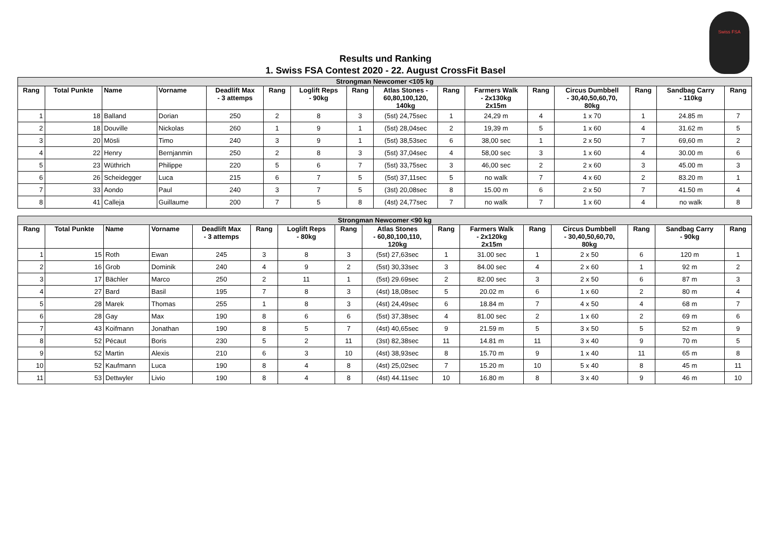Swiss FSA
Results und Ranking
1. Swiss FSA Contest 2020 - 22. August CrossFit Basel
| Strongman Newcomer <105 kg | | | | | | | | | | | | | | | |
| --- | --- | --- | --- | --- | --- | --- | --- | --- | --- | --- | --- | --- | --- | --- | --- |
| Rang | Total Punkte | Name | Vorname | Deadlift Max - 3 attemps | Rang | Loglift Reps - 90kg | Rang | Atlas Stones - 60,80,100,120, 140kg | Rang | Farmers Walk - 2x130kg 2x15m | Rang | Circus Dumbbell - 30,40,50,60,70, 80kg | Rang | Sandbag Carry - 110kg | Rang |
| 1 | 18 | Balland | Dorian | 250 | 2 | 8 | 3 | (5st) 24,75sec | 1 | 24,29 m | 4 | 1 x 70 | 1 | 24.85 m | 7 |
| 2 | 18 | Douville | Nickolas | 260 | 1 | 9 | 1 | (5st) 28,04sec | 2 | 19,39 m | 5 | 1 x 60 | 4 | 31.62 m | 5 |
| 3 | 20 | Mösli | Timo | 240 | 3 | 9 | 1 | (5st) 38,53sec | 6 | 38,00 sec | 1 | 2 x 50 | 7 | 69,60 m | 2 |
| 4 | 22 | Henry | Bernjanmin | 250 | 2 | 8 | 3 | (5st) 37,04sec | 4 | 58,00 sec | 3 | 1 x 60 | 4 | 30.00 m | 6 |
| 5 | 23 | Wüthrich | Philippe | 220 | 5 | 6 | 7 | (5st) 33,75sec | 3 | 46,00 sec | 2 | 2 x 60 | 3 | 45.00 m | 3 |
| 6 | 26 | Scheidegger | Luca | 215 | 6 | 7 | 5 | (5st) 37,11sec | 5 | no walk | 7 | 4 x 60 | 2 | 83.20 m | 1 |
| 7 | 33 | Aondo | Paul | 240 | 3 | 7 | 5 | (3st) 20,08sec | 8 | 15.00 m | 6 | 2 x 50 | 7 | 41.50 m | 4 |
| 8 | 41 | Calleja | Guillaume | 200 | 7 | 5 | 8 | (4st) 24,77sec | 7 | no walk | 7 | 1 x 60 | 4 | no walk | 8 |
| Strongman Newcomer <90 kg | | | | | | | | | | | | | | | |
| --- | --- | --- | --- | --- | --- | --- | --- | --- | --- | --- | --- | --- | --- | --- | --- |
| Rang | Total Punkte | Name | Vorname | Deadlift Max - 3 attemps | Rang | Loglift Reps - 80kg | Rang | Atlas Stones - 60,80,100,110, 120kg | Rang | Farmers Walk - 2x120kg 2x15m | Rang | Circus Dumbbell - 30,40,50,60,70, 80kg | Rang | Sandbag Carry - 90kg | Rang |
| 1 | 15 | Roth | Ewan | 245 | 3 | 8 | 3 | (5st) 27,63sec | 1 | 31.00 sec | 1 | 2 x 50 | 6 | 120 m | 1 |
| 2 | 16 | Grob | Dominik | 240 | 4 | 9 | 2 | (5st) 30,33sec | 3 | 84.00 sec | 4 | 2 x 60 | 1 | 92 m | 2 |
| 3 | 17 | Bächler | Marco | 250 | 2 | 11 | 1 | (5st) 29.69sec | 2 | 82.00 sec | 3 | 2 x 50 | 6 | 87 m | 3 |
| 4 | 27 | Bard | Basil | 195 | 7 | 8 | 3 | (4st) 18,08sec | 5 | 20.02 m | 6 | 1 x 60 | 2 | 80 m | 4 |
| 5 | 28 | Marek | Thomas | 255 | 1 | 8 | 3 | (4st) 24,49sec | 6 | 18.84 m | 7 | 4 x 50 | 4 | 68 m | 7 |
| 6 | 28 | Gay | Max | 190 | 8 | 6 | 6 | (5st) 37,38sec | 4 | 81.00 sec | 2 | 1 x 60 | 2 | 69 m | 6 |
| 7 | 43 | Koifmann | Jonathan | 190 | 8 | 5 | 7 | (4st) 40,65sec | 9 | 21.59 m | 5 | 3 x 50 | 5 | 52 m | 9 |
| 8 | 52 | Pécaut | Boris | 230 | 5 | 2 | 11 | (3st) 82,38sec | 11 | 14.81 m | 11 | 3 x 40 | 9 | 70 m | 5 |
| 9 | 52 | Martin | Alexis | 210 | 6 | 3 | 10 | (4st) 38,93sec | 8 | 15.70 m | 9 | 1 x 40 | 11 | 65 m | 8 |
| 10 | 52 | Kaufmann | Luca | 190 | 8 | 4 | 8 | (4st) 25,02sec | 7 | 15.20 m | 10 | 5 x 40 | 8 | 45 m | 11 |
| 11 | 53 | Dettwyler | Livio | 190 | 8 | 4 | 8 | (4st) 44.11sec | 10 | 16.80 m | 8 | 3 x 40 | 9 | 46 m | 10 |